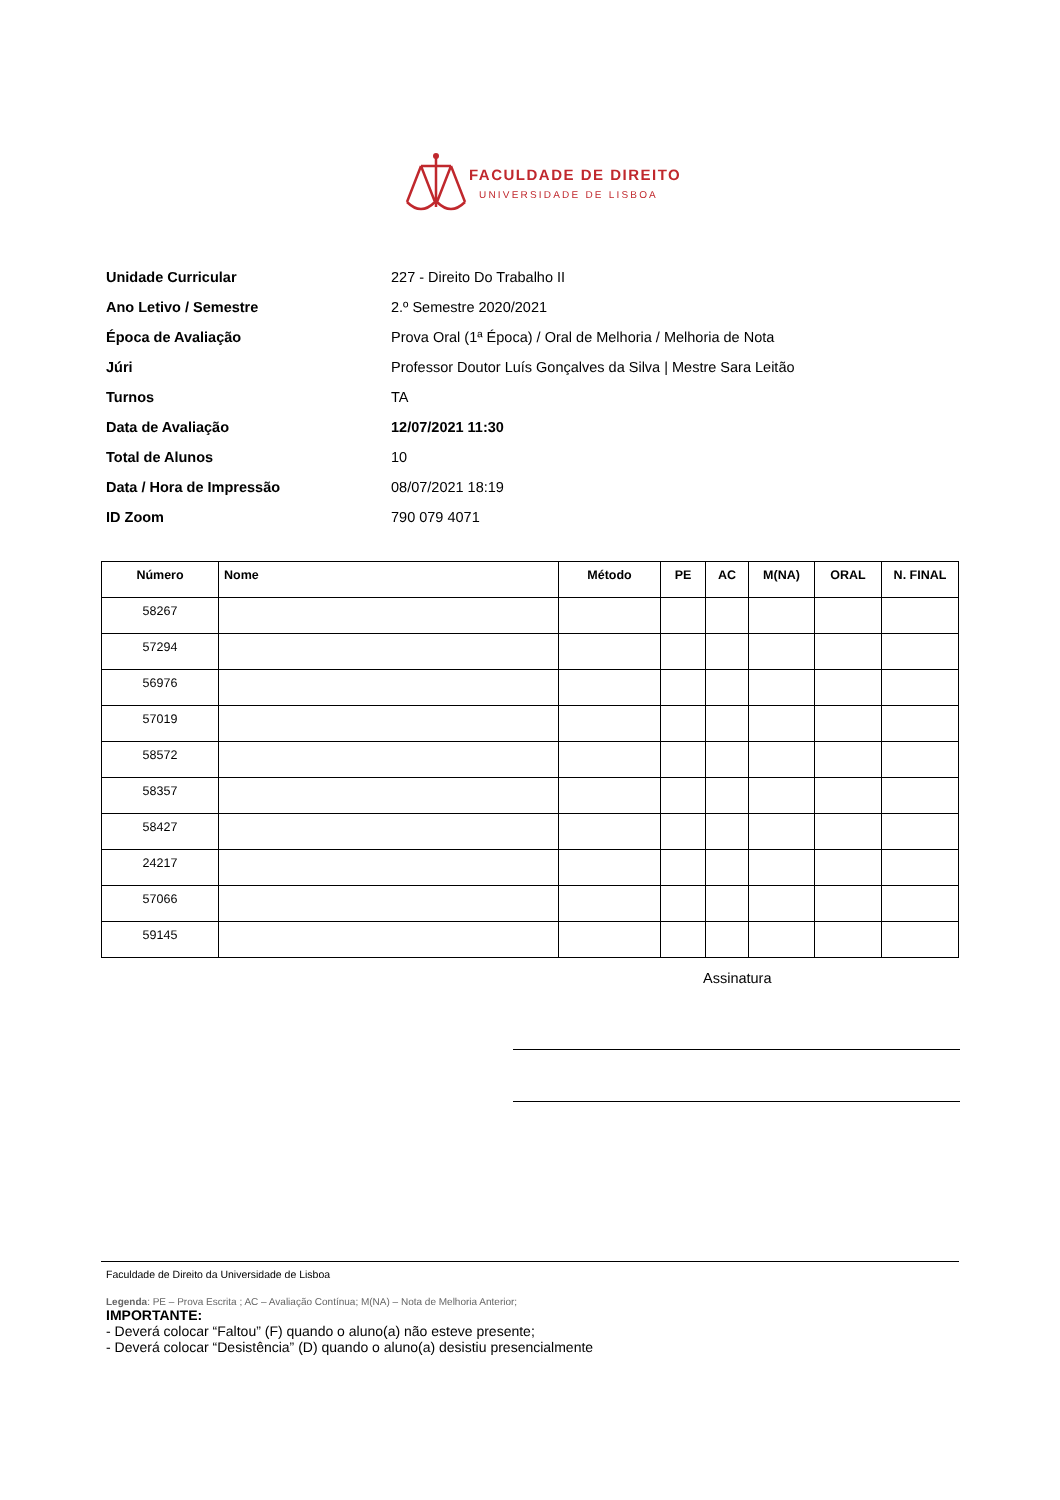FACULDADE DE DIREITO
UNIVERSIDADE DE LISBOA
Unidade Curricular 227 - Direito Do Trabalho II
Ano Letivo / Semestre 2.º Semestre 2020/2021
Época de Avaliação
Prova Oral (1ª Época) / Oral de Melhoria / Melhoria de Nota
Júri
Professor Doutor Luís Gonçalves da Silva | Mestre Sara Leitão
Turnos TA
Data de Avaliação 12/07/2021 11:30
Total de Alunos 10
Data / Hora de Impressão 08/07/2021 18:19
ID Zoom 790 079 4071
| Número | Nome | Método | PE | AC | M(NA) | ORAL | N. FINAL |
| --- | --- | --- | --- | --- | --- | --- | --- |
| 58267 | | | | | | | |
| 57294 | | | | | | | |
| 56976 | | | | | | | |
| 57019 | | | | | | | |
| 58572 | | | | | | | |
| 58357 | | | | | | | |
| 58427 | | | | | | | |
| 24217 | | | | | | | |
| 57066 | | | | | | | |
| 59145 | | | | | | | |
Assinatura
Faculdade de Direito da Universidade de Lisboa
Legenda: PE – Prova Escrita ; AC – Avaliação Contínua; M(NA) – Nota de Melhoria Anterior;
IMPORTANTE:
- Deverá colocar “Faltou” (F) quando o aluno(a) não esteve presente;
- Deverá colocar “Desistência” (D) quando o aluno(a) desistiu presencialmente